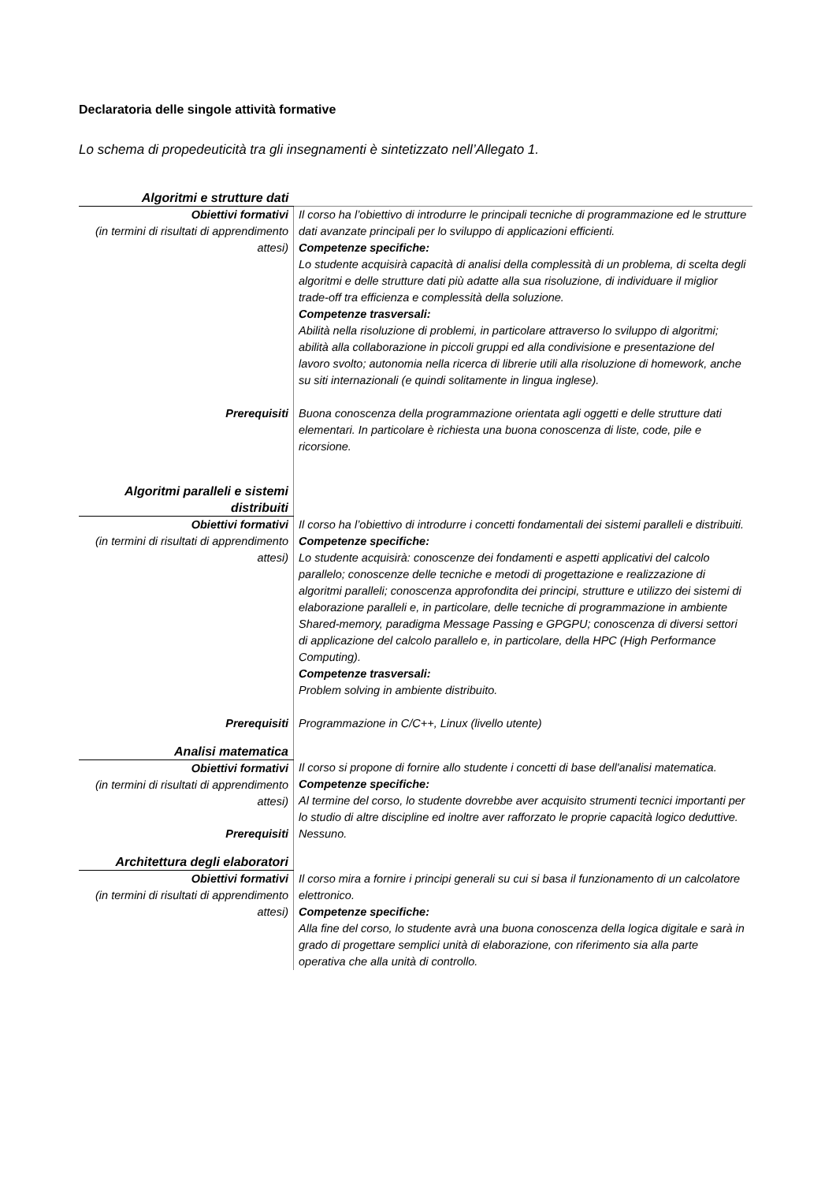Declaratoria delle singole attività formative
Lo schema di propedeuticità tra gli insegnamenti è sintetizzato nell’Allegato 1.
| Algoritmi e strutture dati | |
| Obiettivi formativi (in termini di risultati di apprendimento attesi) | Il corso ha l’obiettivo di introdurre le principali tecniche di programmazione ed le strutture dati avanzate principali per lo sviluppo di applicazioni efficienti. Competenze specifiche: Lo studente acquisirà capacità di analisi della complessità di un problema, di scelta degli algoritmi e delle strutture dati più adatte alla sua risoluzione, di individuare il miglior trade-off tra efficienza e complessità della soluzione. Competenze trasversali: Abilità nella risoluzione di problemi, in particolare attraverso lo sviluppo di algoritmi; abilità alla collaborazione in piccoli gruppi ed alla condivisione e presentazione del lavoro svolto; autonomia nella ricerca di librerie utili alla risoluzione di homework, anche su siti internazionali (e quindi solitamente in lingua inglese). |
| Prerequisiti | Buona conoscenza della programmazione orientata agli oggetti e delle strutture dati elementari. In particolare è richiesta una buona conoscenza di liste, code, pile e ricorsione. |
| Algoritmi paralleli e sistemi distribuiti | |
| Obiettivi formativi (in termini di risultati di apprendimento attesi) | Il corso ha l’obiettivo di introdurre i concetti fondamentali dei sistemi paralleli e distribuiti. Competenze specifiche: Lo studente acquisirà: conoscenze dei fondamenti e aspetti applicativi del calcolo parallelo; conoscenze delle tecniche e metodi di progettazione e realizzazione di algoritmi paralleli; conoscenza approfondita dei principi, strutture e utilizzo dei sistemi di elaborazione paralleli e, in particolare, delle tecniche di programmazione in ambiente Shared-memory, paradigma Message Passing e GPGPU; conoscenza di diversi settori di applicazione del calcolo parallelo e, in particolare, della HPC (High Performance Computing). Competenze trasversali: Problem solving in ambiente distribuito. |
| Prerequisiti | Programmazione in C/C++, Linux (livello utente) |
| Analisi matematica | |
| Obiettivi formativi (in termini di risultati di apprendimento attesi) | Il corso si propone di fornire allo studente i concetti di base dell'analisi matematica. Competenze specifiche: Al termine del corso, lo studente dovrebbe aver acquisito strumenti tecnici importanti per lo studio di altre discipline ed inoltre aver rafforzato le proprie capacità logico deduttive. |
| Prerequisiti | Nessuno. |
| Architettura degli elaboratori | |
| Obiettivi formativi (in termini di risultati di apprendimento attesi) | Il corso mira a fornire i principi generali su cui si basa il funzionamento di un calcolatore elettronico. Competenze specifiche: Alla fine del corso, lo studente avrà una buona conoscenza della logica digitale e sarà in grado di progettare semplici unità di elaborazione, con riferimento sia alla parte operativa che alla unità di controllo. |